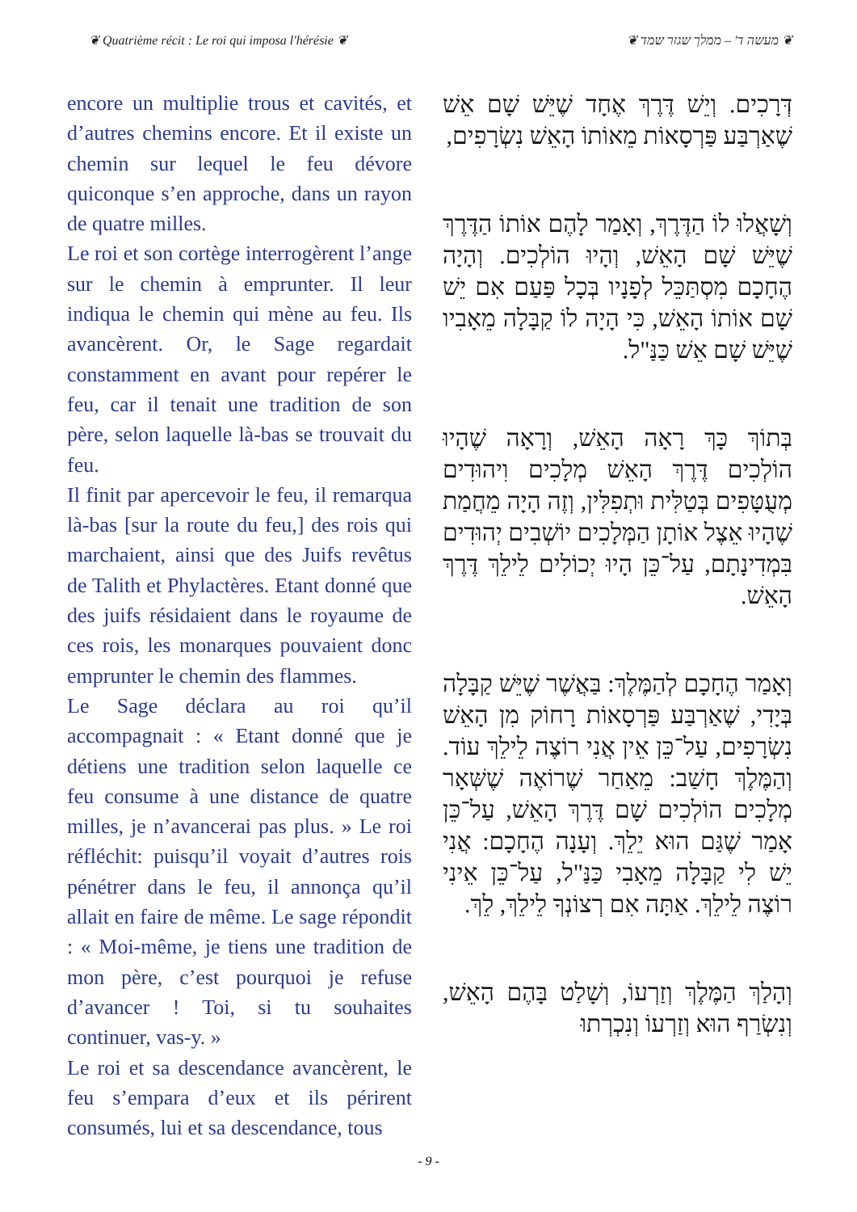❦ Quatrième récit : Le roi qui imposa l'hérésie ❦ ❦ מעשה ד' – ממלך שגזר שמד ❦
encore un multiplie trous et cavités, et d’autres chemins encore. Et il existe un chemin sur lequel le feu dévore quiconque s’en approche, dans un rayon de quatre milles.
Le roi et son cortège interrogèrent l’ange sur le chemin à emprunter. Il leur indiqua le chemin qui mène au feu. Ils avancèrent. Or, le Sage regardait constamment en avant pour repérer le feu, car il tenait une tradition de son père, selon laquelle là-bas se trouvait du feu.
Il finit par apercevoir le feu, il remarqua là-bas [sur la route du feu,] des rois qui marchaient, ainsi que des Juifs revêtus de Talith et Phylactères. Etant donné que des juifs résidaient dans le royaume de ces rois, les monarques pouvaient donc emprunter le chemin des flammes.
Le Sage déclara au roi qu’il accompagnait : « Etant donné que je détiens une tradition selon laquelle ce feu consume à une distance de quatre milles, je n’avancerai pas plus. » Le roi réfléchit: puisqu’il voyait d’autres rois pénétrer dans le feu, il annonça qu’il allait en faire de même. Le sage répondit : « Moi-même, je tiens une tradition de mon père, c’est pourquoi je refuse d’avancer ! Toi, si tu souhaites continuer, vas-y. »
Le roi et sa descendance avancèrent, le feu s’empara d’eux et ils périrent consumés, lui et sa descendance, tous
דְּרָכִים. וְיֵשׁ דֶּרֶךְ אֶחָד שֶׁיֵּשׁ שָׁם אֵשׁ שֶׁאַרְבַּע פַּרְסָאוֹת מֵאוֹתוֹ הָאֵשׁ נִשְׂרָפִים,
וְשָׁאֲלוּ לוֹ הַדֶּרֶךְ, וְאָמַר לָהֶם אוֹתוֹ הַדֶּרֶךְ שֶׁיֵּשׁ שָׁם הָאֵשׁ, וְהָיוּ הוֹלְכִים. וְהָיָה הֶחָכָם מִסְתַּכֵּל לְפָנָיו בְּכָל פַּעַם אִם יֵשׁ שָׁם אוֹתוֹ הָאֵשׁ, כִּי הָיָה לוֹ קַבָּלָה מֵאָבִיו שֶׁיֵּשׁ שָׁם אֵשׁ כַּנַּ"ל.
בְּתוֹךְ כָּךְ רָאָה הָאֵשׁ, וְרָאָה שֶׁהָיוּ הוֹלְכִים דֶּרֶךְ הָאֵשׁ מְלָכִים וִיהוּדִים מְעֻטָּפִים בְּטַלִּית וּתְפִלִּין, וְזֶה הָיָה מֵחֲמַת שֶׁהָיוּ אֵצֶל אוֹתָן הַמְּלָכִים יוֹשְׁבִים יְהוּדִים בִּמְדִינָתָם, עַל־כֵּן הָיוּ יְכוֹלִים לֵילֵךְ דֶּרֶךְ הָאֵשׁ.
וְאָמַר הֶחָכָם לְהַמֶּלֶךְ: בַּאֲשֶׁר שֶׁיֵּשׁ קַבָּלָה בְּיָדִי, שֶׁאַרְבַּע פַּרְסָאוֹת רָחוֹק מִן הָאֵשׁ נִשְׂרָפִים, עַל־כֵּן אֵין אֲנִי רוֹצֶה לֵילֵךְ עוֹד. וְהַמֶּלֶךְ חָשַׁב: מֵאַחַר שֶׁרוֹאֶה שֶׁשְּׁאָר מְלָכִים הוֹלְכִים שָׁם דֶּרֶךְ הָאֵשׁ, עַל־כֵּן אָמַר שֶׁגַּם הוּא יֵלֵךְ. וְעָנָה הֶחָכָם: אֲנִי יֵשׁ לִי קַבָּלָה מֵאָבִי כַּנַּ"ל, עַל־כֵּן אֵינִי רוֹצֶה לֵילֵךְ. אַתָּה אִם רְצוֹנְךָ לֵילֵךְ, לֵךְ.
וְהָלַךְ הַמֶּלֶךְ וְזַרְעוֹ, וְשָׁלַט בָּהֶם הָאֵשׁ, וְנִשְׂרַף הוּא וְזַרְעוֹ וְנִכְרְתוּ
- 9 -